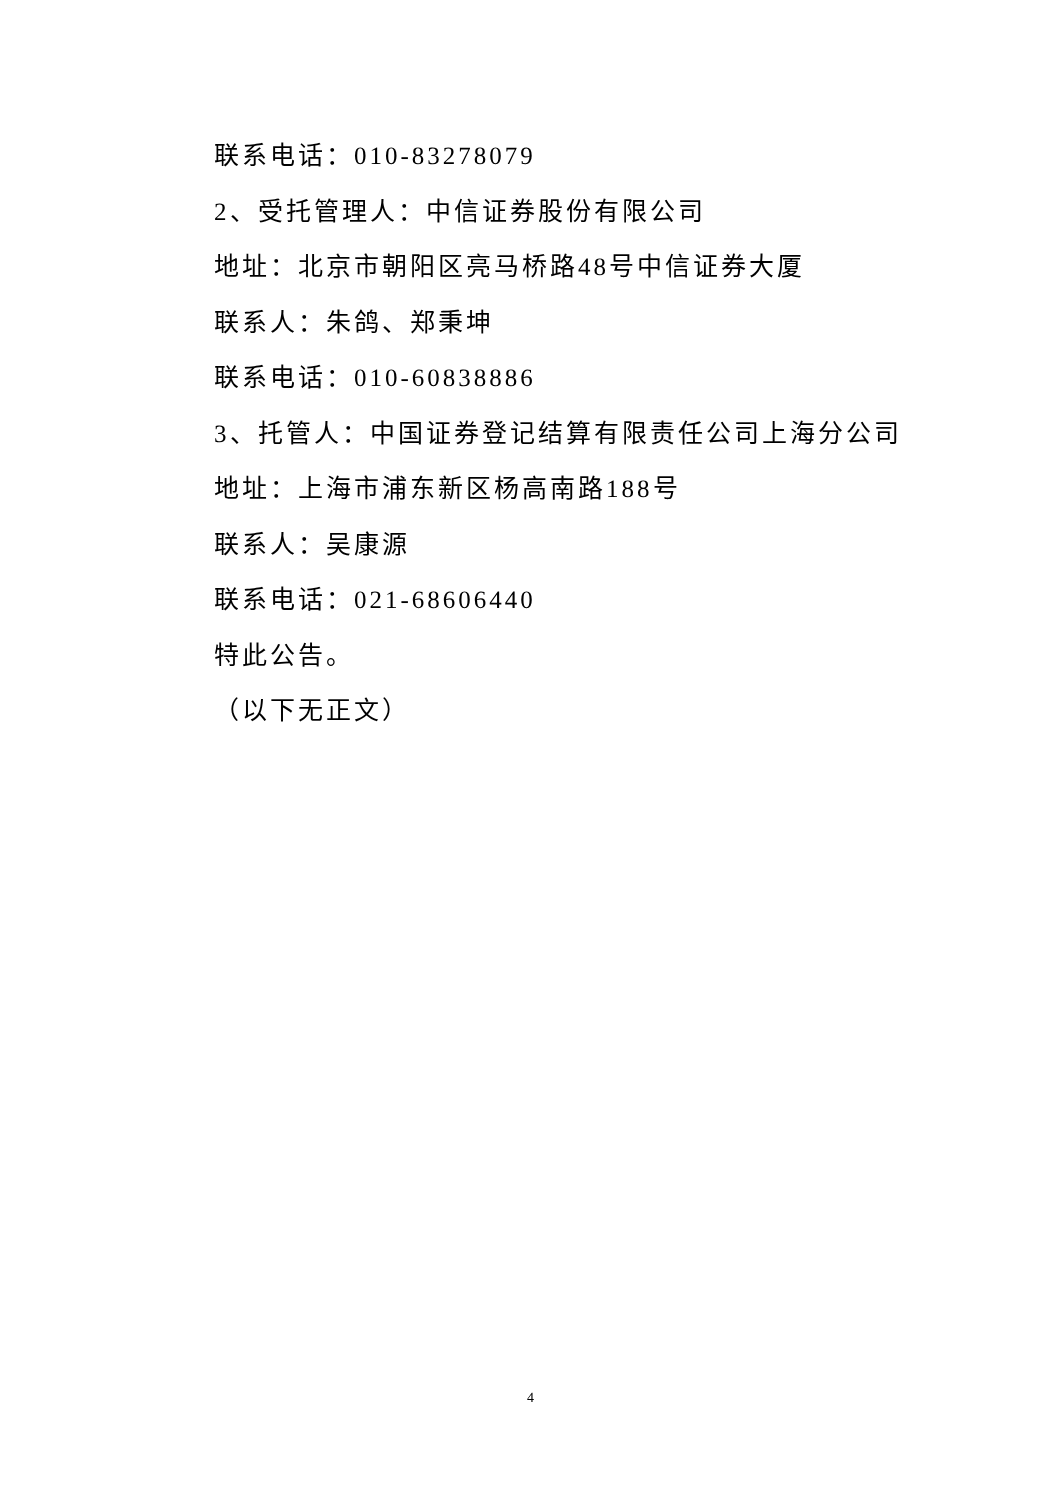联系电话：010-83278079
2、受托管理人：中信证券股份有限公司
地址：北京市朝阳区亮马桥路48号中信证券大厦
联系人：朱鸽、郑秉坤
联系电话：010-60838886
3、托管人：中国证券登记结算有限责任公司上海分公司
地址：上海市浦东新区杨高南路188号
联系人：吴康源
联系电话：021-68606440
特此公告。
（以下无正文）
4